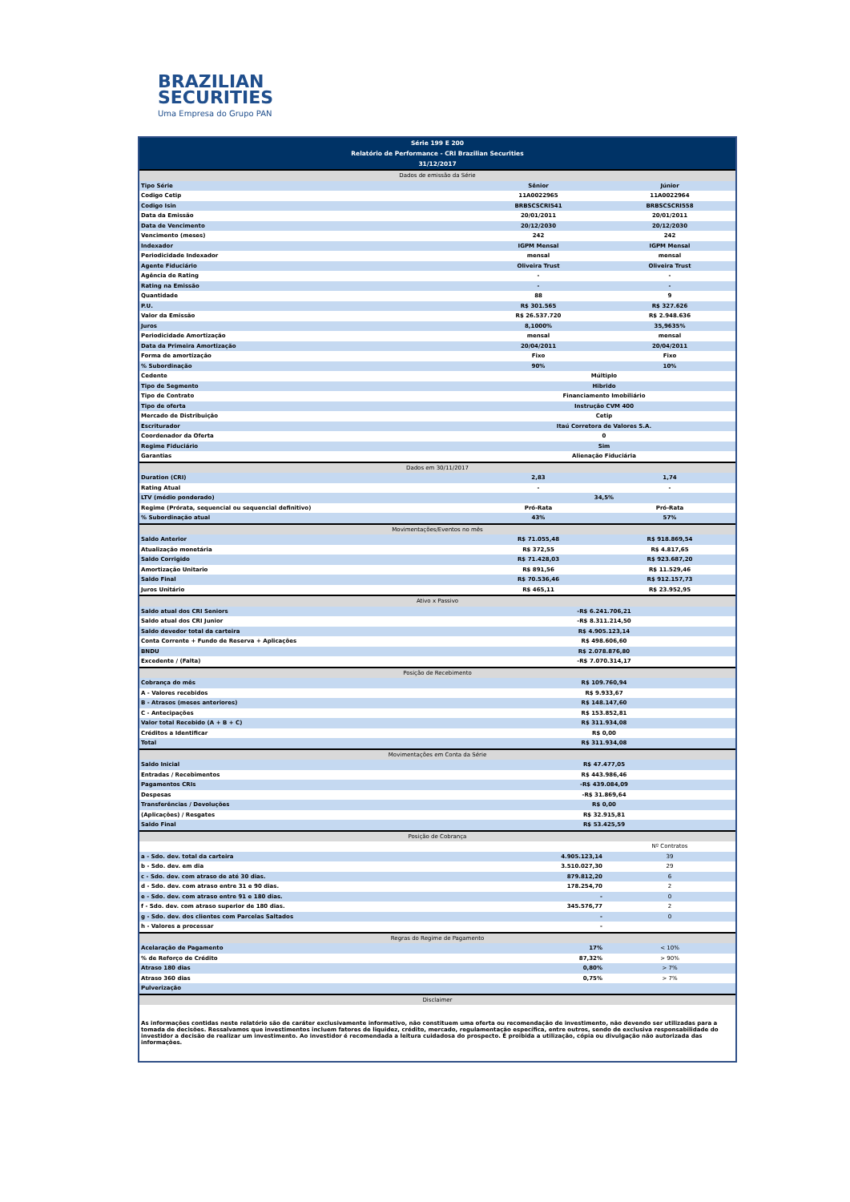BRAZILIAN
SECURITIES
Uma Empresa do Grupo PAN
| Série 199 E 200 | | |
| --- | --- | --- |
| Relatório de Performance - CRI Brazilian Securities | | |
| 31/12/2017 | | |
| Dados de emissão da Série | | |
| Tipo Série | Sênior | Júnior |
| Codigo Cetip | 11A0022965 | 11A0022964 |
| Codigo Isin | BRBSCSCRI541 | BRBSCSCRI558 |
| Data da Emissão | 20/01/2011 | 20/01/2011 |
| Data de Vencimento | 20/12/2030 | 20/12/2030 |
| Vencimento (meses) | 242 | 242 |
| Indexador | IGPM Mensal | IGPM Mensal |
| Periodicidade Indexador | mensal | mensal |
| Agente Fiduciário | Oliveira Trust | Oliveira Trust |
| Agência de Rating | - | - |
| Rating na Emissão | - | - |
| Quantidade | 88 | 9 |
| P.U. | R$ 301.565 | R$ 327.626 |
| Valor da Emissão | R$ 26.537.720 | R$ 2.948.636 |
| Juros | 8,1000% | 35,9635% |
| Periodicidade Amortização | mensal | mensal |
| Data da Primeira Amortização | 20/04/2011 | 20/04/2011 |
| Forma de amortização | Fixo | Fixo |
| % Subordinação | 90% | 10% |
| Cedente | Múltiplo | |
| Tipo de Segmento | Hibrido | |
| Tipo de Contrato | Financiamento Imobiliário | |
| Tipo de oferta | Instrução CVM 400 | |
| Mercado de Distribuição | Cetip | |
| Escriturador | Itaú Corretora de Valores S.A. | |
| Coordenador da Oferta | 0 | |
| Regime Fiduciário | Sim | |
| Garantias | Alienação Fiduciária | |
| Dados em 30/11/2017 | | |
| Duration (CRI) | 2,83 | 1,74 |
| Rating Atual | - | - |
| LTV (médio ponderado) | 34,5% | |
| Regime (Prórata, sequencial ou sequencial definitivo) | Pró-Rata | Pró-Rata |
| % Subordinação atual | 43% | 57% |
| Movimentações/Eventos no mês | | |
| Saldo Anterior | R$ 71.055,48 | R$ 918.869,54 |
| Atualização monetária | R$ 372,55 | R$ 4.817,65 |
| Saldo Corrigido | R$ 71.428,03 | R$ 923.687,20 |
| Amortização Unitario | R$ 891,56 | R$ 11.529,46 |
| Saldo Final | R$ 70.536,46 | R$ 912.157,73 |
| Juros Unitário | R$ 465,11 | R$ 23.952,95 |
| Ativo x Passivo | | |
| Saldo atual dos CRI Seniors | -R$ 6.241.706,21 | |
| Saldo atual dos CRI Junior | -R$ 8.311.214,50 | |
| Saldo devedor total da carteira | R$ 4.905.123,14 | |
| Conta Corrente + Fundo de Reserva + Aplicações | R$ 498.606,60 | |
| BNDU | R$ 2.078.876,80 | |
| Excedente / (Falta) | -R$ 7.070.314,17 | |
| Posição de Recebimento | | |
| Cobrança do mês | R$ 109.760,94 | |
| A - Valores recebidos | R$ 9.933,67 | |
| B - Atrasos (meses anteriores) | R$ 148.147,60 | |
| C - Antecipações | R$ 153.852,81 | |
| Valor total Recebido (A + B + C) | R$ 311.934,08 | |
| Créditos a Identificar | R$ 0,00 | |
| Total | R$ 311.934,08 | |
| Movimentações em Conta da Série | | |
| Saldo Inicial | R$ 47.477,05 | |
| Entradas / Recebimentos | R$ 443.986,46 | |
| Pagamentos CRIs | -R$ 439.084,09 | |
| Despesas | -R$ 31.869,64 | |
| Transferências / Devoluções | R$ 0,00 | |
| (Aplicações) / Resgates | R$ 32.915,81 | |
| Saldo Final | R$ 53.425,59 | |
| Posição de Cobrança | | |
| | | Nº Contratos |
| a - Sdo. dev. total da carteira | 4.905.123,14 | 39 |
| b - Sdo. dev. em dia | 3.510.027,30 | 29 |
| c - Sdo. dev. com atraso de até 30 dias. | 879.812,20 | 6 |
| d - Sdo. dev. com atraso entre 31 e 90 dias. | 178.254,70 | 2 |
| e - Sdo. dev. com atraso entre 91 e 180 dias. | - | 0 |
| f - Sdo. dev. com atraso superior de 180 dias. | 345.576,77 | 2 |
| g - Sdo. dev. dos clientes com Parcelas Saltados | - | 0 |
| h - Valores a processar | - | |
| Regras do Regime de Pagamento | | |
| Acelaração de Pagamento | 17% | < 10% |
| % de Reforço de Crédito | 87,32% | > 90% |
| Atraso 180 dias | 0,80% | > 7% |
| Atraso 360 dias | 0,75% | > 7% |
| Pulverização | | |
| Disclaimer | | |
| As informações contidas neste relatório são de caráter exclusivamente informativo, não constituem uma oferta ou recomendação de investimento, não devendo ser utilizadas para a tomada de decisões. Ressalvamos que investimentos incluem fatores de liquidez, crédito, mercado, regulamentação específica, entre outros, sendo de exclusiva responsabilidade do investidor a decisão de realizar um investimento. Ao investidor é recomendada a leitura cuidadosa do prospecto. É proibida a utilização, cópia ou divulgação não autorizada das informações. | | |